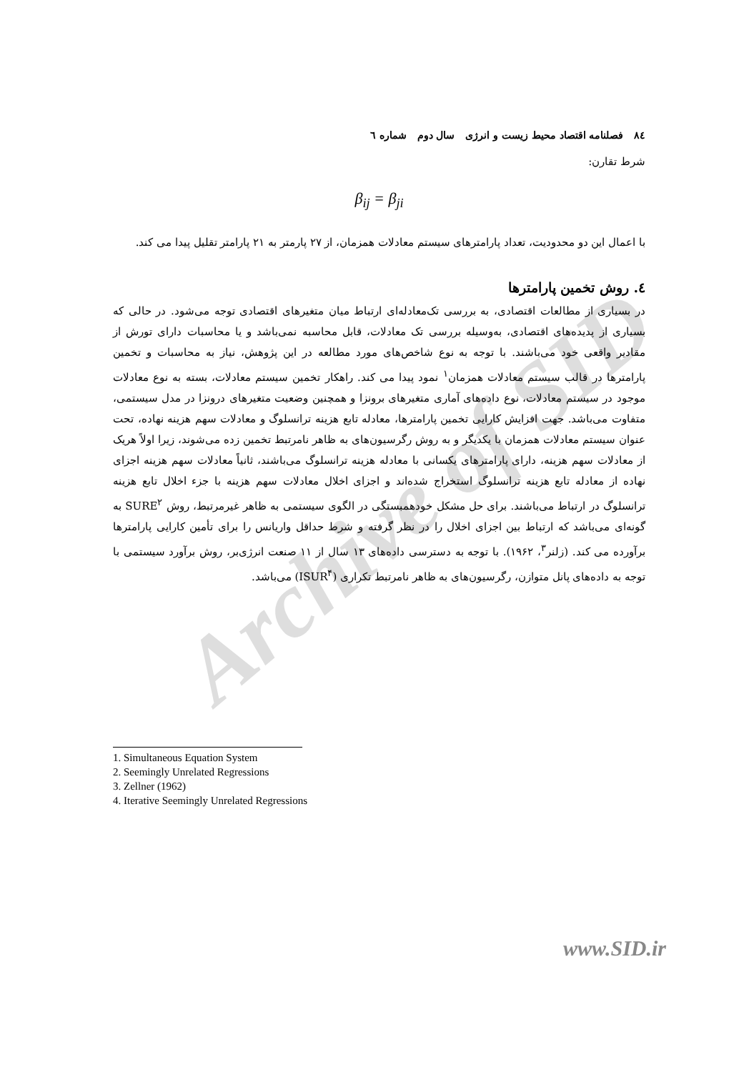Archive of SID
٨٤ فصلنامه اقتصاد محیط زیست و انرژی سال دوم شماره ٦
شرط تقارن:
β<sub>ij</sub> = β<sub>ji</sub>
با اعمال این دو محدودیت، تعداد پارامترهای سیستم معادلات همزمان، از ۲۷ پارمتر به ۲۱ پارامتر تقلیل پیدا می کند.
٤. روش تخمین پارامترها
در بسیاری از مطالعات اقتصادی، به بررسی تک‌معادله‌ای ارتباط میان متغیرهای اقتصادی توجه می‌شود. در حالی که بسیاری از پدیده‌های اقتصادی، به‌وسیله بررسی تک معادلات، قابل محاسبه نمی‌باشد و یا محاسبات دارای تورش از مقادیر واقعی خود می‌باشند. با توجه به نوع شاخص‌های مورد مطالعه در این پژوهش، نیاز به محاسبات و تخمین پارامترها در قالب سیستم معادلات همزمان<sup>۱</sup> نمود پیدا می کند. راهکار تخمین سیستم معادلات، بسته به نوع معادلات موجود در سیستم معادلات، نوع داده‌های آماری متغیرهای برونزا و همچنین وضعیت متغیرهای درونزا در مدل سیستمی، متفاوت می‌باشد. جهت افزایش کارایی تخمین پارامترها، معادله تابع هزینه ترانسلوگ و معادلات سهم هزینه نهاده، تحت عنوان سیستم معادلات همزمان با یکدیگر و به روش رگرسیون‌های به ظاهر نامرتبط تخمین زده می‌شوند، زیرا اولاً هریک از معادلات سهم هزینه، دارای پارامترهای یکسانی با معادله هزینه ترانسلوگ می‌باشند، ثانیاً معادلات سهم هزینه اجزای نهاده از معادله تابع هزینه ترانسلوگ استخراج شده‌اند و اجزای اخلال معادلات سهم هزینه با جزء اخلال تابع هزینه ترانسلوگ در ارتباط می‌باشند. برای حل مشکل خودهمبستگی در الگوی سیستمی به ظاهر غیرمرتبط، روش SURE<sup>۲</sup> به گونه‌ای می‌باشد که ارتباط بین اجزای اخلال را در نظر گرفته و شرط حداقل واریانس را برای تأمین کارایی پارامترها برآورده می کند. (زلنر<sup>۳</sup>، ۱۹۶۲). با توجه به دسترسی داده‌های ۱۳ سال از ۱۱ صنعت انرژی‌بر، روش برآورد سیستمی با توجه به داده‌های پانل متوازن، رگرسیون‌های به ظاهر نامرتبط تکراری (ISUR<sup>۴</sup>) می‌باشد.
1. Simultaneous Equation System
2. Seemingly Unrelated Regressions
3. Zellner (1962)
4. Iterative Seemingly Unrelated Regressions
www.SID.ir